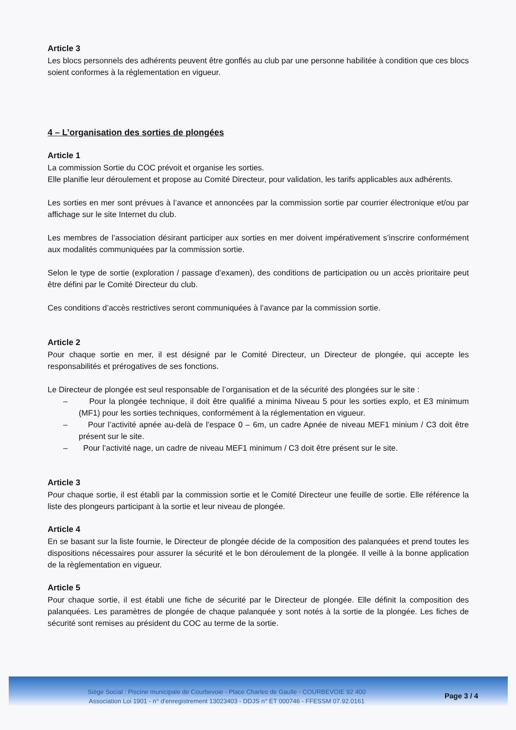Article 3
Les blocs personnels des adhérents peuvent être gonflés au club par une personne habilitée à condition que ces blocs soient conformes à la réglementation en vigueur.
4 – L’organisation des sorties de plongées
Article 1
La commission Sortie du COC prévoit et organise les sorties.
Elle planifie leur déroulement et propose au Comité Directeur, pour validation, les tarifs applicables aux adhérents.
Les sorties en mer sont prévues à l’avance et annoncées par la commission sortie par courrier électronique et/ou par affichage sur le site Internet du club.
Les membres de l’association désirant participer aux sorties en mer doivent impérativement s’inscrire conformément aux modalités communiquées par la commission sortie.
Selon le type de sortie (exploration / passage d’examen), des conditions de participation ou un accès prioritaire peut être défini par le Comité Directeur du club.
Ces conditions d’accès restrictives seront communiquées à l’avance par la commission sortie.
Article 2
Pour chaque sortie en mer, il est désigné par le Comité Directeur, un Directeur de plongée, qui accepte les responsabilités et prérogatives de ses fonctions.
Le Directeur de plongée est seul responsable de l’organisation et de la sécurité des plongées sur le site :
– Pour la plongée technique, il doit être qualifié a minima Niveau 5 pour les sorties explo, et E3 minimum (MF1) pour les sorties techniques, conformément à la réglementation en vigueur.
– Pour l’activité apnée au-delà de l’espace 0 – 6m, un cadre Apnée de niveau MEF1 minium / C3 doit être présent sur le site.
– Pour l’activité nage, un cadre de niveau MEF1 minimum / C3 doit être présent sur le site.
Article 3
Pour chaque sortie, il est établi par la commission sortie et le Comité Directeur une feuille de sortie. Elle référence la liste des plongeurs participant à la sortie et leur niveau de plongée.
Article 4
En se basant sur la liste fournie, le Directeur de plongée décide de la composition des palanquées et prend toutes les dispositions nécessaires pour assurer la sécurité et le bon déroulement de la plongée. Il veille à la bonne application de la règlementation en vigueur.
Article 5
Pour chaque sortie, il est établi une fiche de sécurité par le Directeur de plongée. Elle définit la composition des palanquées. Les paramètres de plongée de chaque palanquée y sont notés à la sortie de la plongée. Les fiches de sécurité sont remises au président du COC au terme de la sortie.
Siège Social : Piscine municipale de Courbevoie - Place Charles de Gaulle - COURBEVOIE 92 400
Association Loi 1901 - n° d’enregistrement 13023403 - DDJS n° ET 000746 - FFESSM 07.92.0161
Page 3 / 4